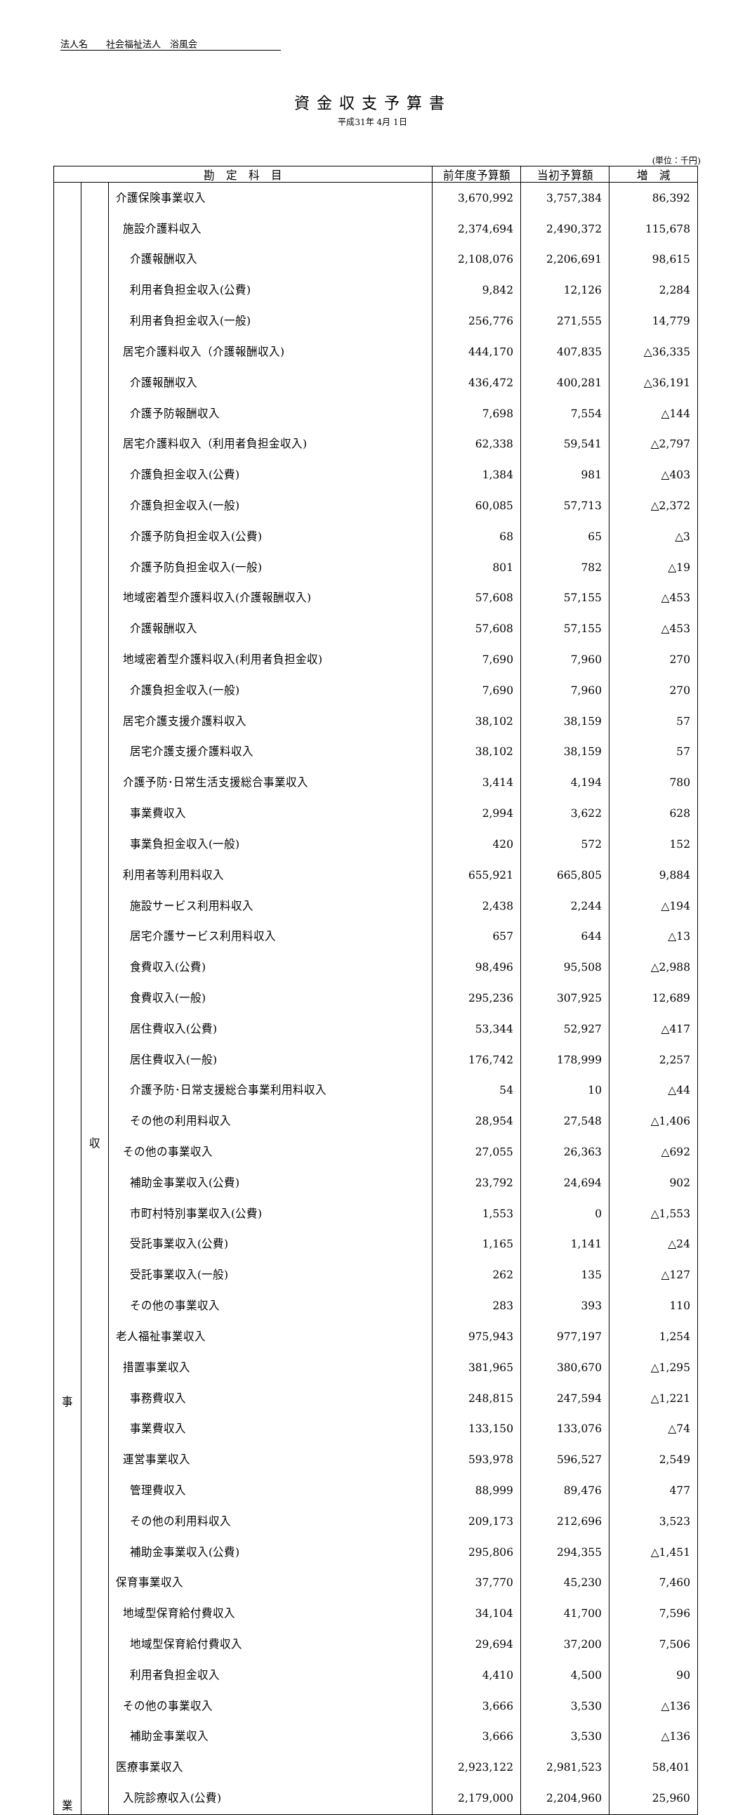法人名　　社会福祉法人　浴風会
資金収支予算書
平成31年 4月 1日
(単位：千円)
| 勘 定 科 目 | | | 前年度予算額 | 当初予算額 | 増 減 |
| --- | --- | --- | --- | --- | --- |
| 事 業 | 収 | 介護保険事業収入 | 3,670,992 | 3,757,384 | 86,392 |
| | | 施設介護料収入 | 2,374,694 | 2,490,372 | 115,678 |
| | | 介護報酬収入 | 2,108,076 | 2,206,691 | 98,615 |
| | | 利用者負担金収入(公費) | 9,842 | 12,126 | 2,284 |
| | | 利用者負担金収入(一般) | 256,776 | 271,555 | 14,779 |
| | | 居宅介護料収入（介護報酬収入) | 444,170 | 407,835 | △36,335 |
| | | 介護報酬収入 | 436,472 | 400,281 | △36,191 |
| | | 介護予防報酬収入 | 7,698 | 7,554 | △144 |
| | | 居宅介護料収入（利用者負担金収入) | 62,338 | 59,541 | △2,797 |
| | | 介護負担金収入(公費) | 1,384 | 981 | △403 |
| | | 介護負担金収入(一般) | 60,085 | 57,713 | △2,372 |
| | | 介護予防負担金収入(公費) | 68 | 65 | △3 |
| | | 介護予防負担金収入(一般) | 801 | 782 | △19 |
| | | 地域密着型介護料収入(介護報酬収入) | 57,608 | 57,155 | △453 |
| | | 介護報酬収入 | 57,608 | 57,155 | △453 |
| | | 地域密着型介護料収入(利用者負担金収) | 7,690 | 7,960 | 270 |
| | | 介護負担金収入(一般) | 7,690 | 7,960 | 270 |
| | | 居宅介護支援介護料収入 | 38,102 | 38,159 | 57 |
| | | 居宅介護支援介護料収入 | 38,102 | 38,159 | 57 |
| | | 介護予防･日常生活支援総合事業収入 | 3,414 | 4,194 | 780 |
| | | 事業費収入 | 2,994 | 3,622 | 628 |
| | | 事業負担金収入(一般) | 420 | 572 | 152 |
| | | 利用者等利用料収入 | 655,921 | 665,805 | 9,884 |
| | | 施設サービス利用料収入 | 2,438 | 2,244 | △194 |
| | | 居宅介護サービス利用料収入 | 657 | 644 | △13 |
| | | 食費収入(公費) | 98,496 | 95,508 | △2,988 |
| | | 食費収入(一般) | 295,236 | 307,925 | 12,689 |
| | | 居住費収入(公費) | 53,344 | 52,927 | △417 |
| | | 居住費収入(一般) | 176,742 | 178,999 | 2,257 |
| | | 介護予防･日常支援総合事業利用料収入 | 54 | 10 | △44 |
| | | その他の利用料収入 | 28,954 | 27,548 | △1,406 |
| | | その他の事業収入 | 27,055 | 26,363 | △692 |
| | | 補助金事業収入(公費) | 23,792 | 24,694 | 902 |
| | | 市町村特別事業収入(公費) | 1,553 | 0 | △1,553 |
| | | 受託事業収入(公費) | 1,165 | 1,141 | △24 |
| | | 受託事業収入(一般) | 262 | 135 | △127 |
| | | その他の事業収入 | 283 | 393 | 110 |
| | | 老人福祉事業収入 | 975,943 | 977,197 | 1,254 |
| | | 措置事業収入 | 381,965 | 380,670 | △1,295 |
| | | 事務費収入 | 248,815 | 247,594 | △1,221 |
| | | 事業費収入 | 133,150 | 133,076 | △74 |
| | | 運営事業収入 | 593,978 | 596,527 | 2,549 |
| | | 管理費収入 | 88,999 | 89,476 | 477 |
| | | その他の利用料収入 | 209,173 | 212,696 | 3,523 |
| | | 補助金事業収入(公費) | 295,806 | 294,355 | △1,451 |
| | | 保育事業収入 | 37,770 | 45,230 | 7,460 |
| | | 地域型保育給付費収入 | 34,104 | 41,700 | 7,596 |
| | | 地域型保育給付費収入 | 29,694 | 37,200 | 7,506 |
| | | 利用者負担金収入 | 4,410 | 4,500 | 90 |
| | | その他の事業収入 | 3,666 | 3,530 | △136 |
| | | 補助金事業収入 | 3,666 | 3,530 | △136 |
| | | 医療事業収入 | 2,923,122 | 2,981,523 | 58,401 |
| | | 入院診療収入(公費) | 2,179,000 | 2,204,960 | 25,960 |